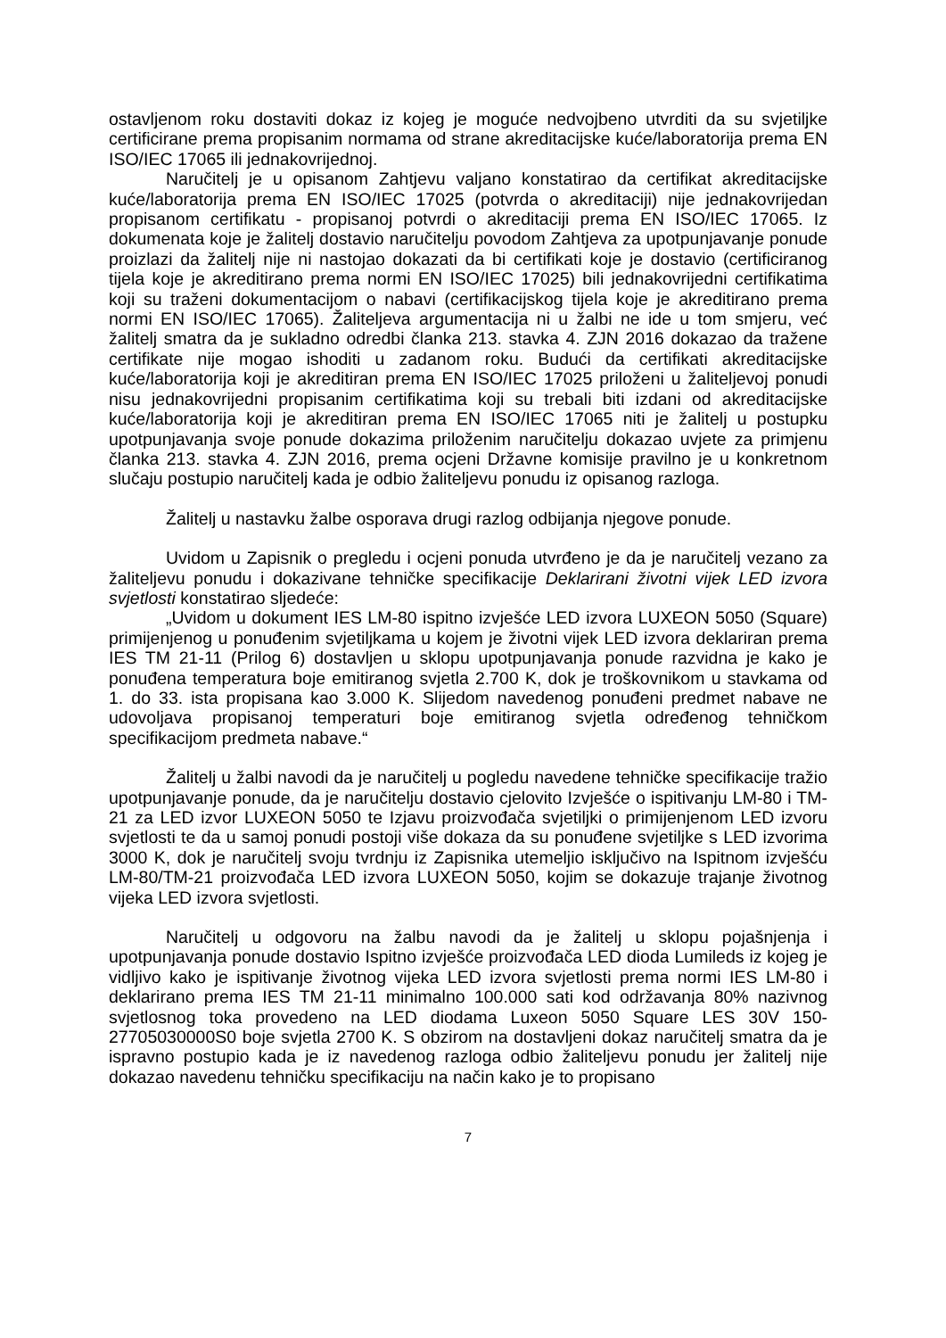ostavljenom roku dostaviti dokaz iz kojeg je moguće nedvojbeno utvrditi da su svjetiljke certificirane prema propisanim normama od strane akreditacijske kuće/laboratorija prema EN ISO/IEC 17065 ili jednakovrijednoj.
Naručitelj je u opisanom Zahtjevu valjano konstatirao da certifikat akreditacijske kuće/laboratorija prema EN ISO/IEC 17025 (potvrda o akreditaciji) nije jednakovrijedan propisanom certifikatu - propisanoj potvrdi o akreditaciji prema EN ISO/IEC 17065. Iz dokumenata koje je žalitelj dostavio naručitelju povodom Zahtjeva za upotpunjavanje ponude proizlazi da žalitelj nije ni nastojao dokazati da bi certifikati koje je dostavio (certificiranog tijela koje je akreditirano prema normi EN ISO/IEC 17025) bili jednakovrijedni certifikatima koji su traženi dokumentacijom o nabavi (certifikacijskog tijela koje je akreditirano prema normi EN ISO/IEC 17065). Žaliteljeva argumentacija ni u žalbi ne ide u tom smjeru, već žalitelj smatra da je sukladno odredbi članka 213. stavka 4. ZJN 2016 dokazao da tražene certifikate nije mogao ishoditi u zadanom roku. Budući da certifikati akreditacijske kuće/laboratorija koji je akreditiran prema EN ISO/IEC 17025 priloženi u žaliteljevoj ponudi nisu jednakovrijedni propisanim certifikatima koji su trebali biti izdani od akreditacijske kuće/laboratorija koji je akreditiran prema EN ISO/IEC 17065 niti je žalitelj u postupku upotpunjavanja svoje ponude dokazima priloženim naručitelju dokazao uvjete za primjenu članka 213. stavka 4. ZJN 2016, prema ocjeni Državne komisije pravilno je u konkretnom slučaju postupio naručitelj kada je odbio žaliteljevu ponudu iz opisanog razloga.
Žalitelj u nastavku žalbe osporava drugi razlog odbijanja njegove ponude.
Uvidom u Zapisnik o pregledu i ocjeni ponuda utvrđeno je da je naručitelj vezano za žaliteljevu ponudu i dokazivane tehničke specifikacije Deklarirani životni vijek LED izvora svjetlosti konstatirao sljedeće:
„Uvidom u dokument IES LM-80 ispitno izvješće LED izvora LUXEON 5050 (Square) primijenjenog u ponuđenim svjetiljkama u kojem je životni vijek LED izvora deklariran prema IES TM 21-11 (Prilog 6) dostavljen u sklopu upotpunjavanja ponude razvidna je kako je ponuđena temperatura boje emitiranog svjetla 2.700 K, dok je troškovnikom u stavkama od 1. do 33. ista propisana kao 3.000 K. Slijedom navedenog ponuđeni predmet nabave ne udovoljava propisanoj temperaturi boje emitiranog svjetla određenog tehničkom specifikacijom predmeta nabave.“
Žalitelj u žalbi navodi da je naručitelj u pogledu navedene tehničke specifikacije tražio upotpunjavanje ponude, da je naručitelju dostavio cjelovito Izvješće o ispitivanju LM-80 i TM-21 za LED izvor LUXEON 5050 te Izjavu proizvođača svjetiljki o primijenjenom LED izvoru svjetlosti te da u samoj ponudi postoji više dokaza da su ponuđene svjetiljke s LED izvorima 3000 K, dok je naručitelj svoju tvrdnju iz Zapisnika utemeljio isključivo na Ispitnom izvješću LM-80/TM-21 proizvođača LED izvora LUXEON 5050, kojim se dokazuje trajanje životnog vijeka LED izvora svjetlosti.
Naručitelj u odgovoru na žalbu navodi da je žalitelj u sklopu pojašnjenja i upotpunjavanja ponude dostavio Ispitno izvješće proizvođača LED dioda Lumileds iz kojeg je vidljivo kako je ispitivanje životnog vijeka LED izvora svjetlosti prema normi IES LM-80 i deklarirano prema IES TM 21-11 minimalno 100.000 sati kod održavanja 80% nazivnog svjetlosnog toka provedeno na LED diodama Luxeon 5050 Square LES 30V 150-27705030000S0 boje svjetla 2700 K. S obzirom na dostavljeni dokaz naručitelj smatra da je ispravno postupio kada je iz navedenog razloga odbio žaliteljevu ponudu jer žalitelj nije dokazao navedenu tehničku specifikaciju na način kako je to propisano
7